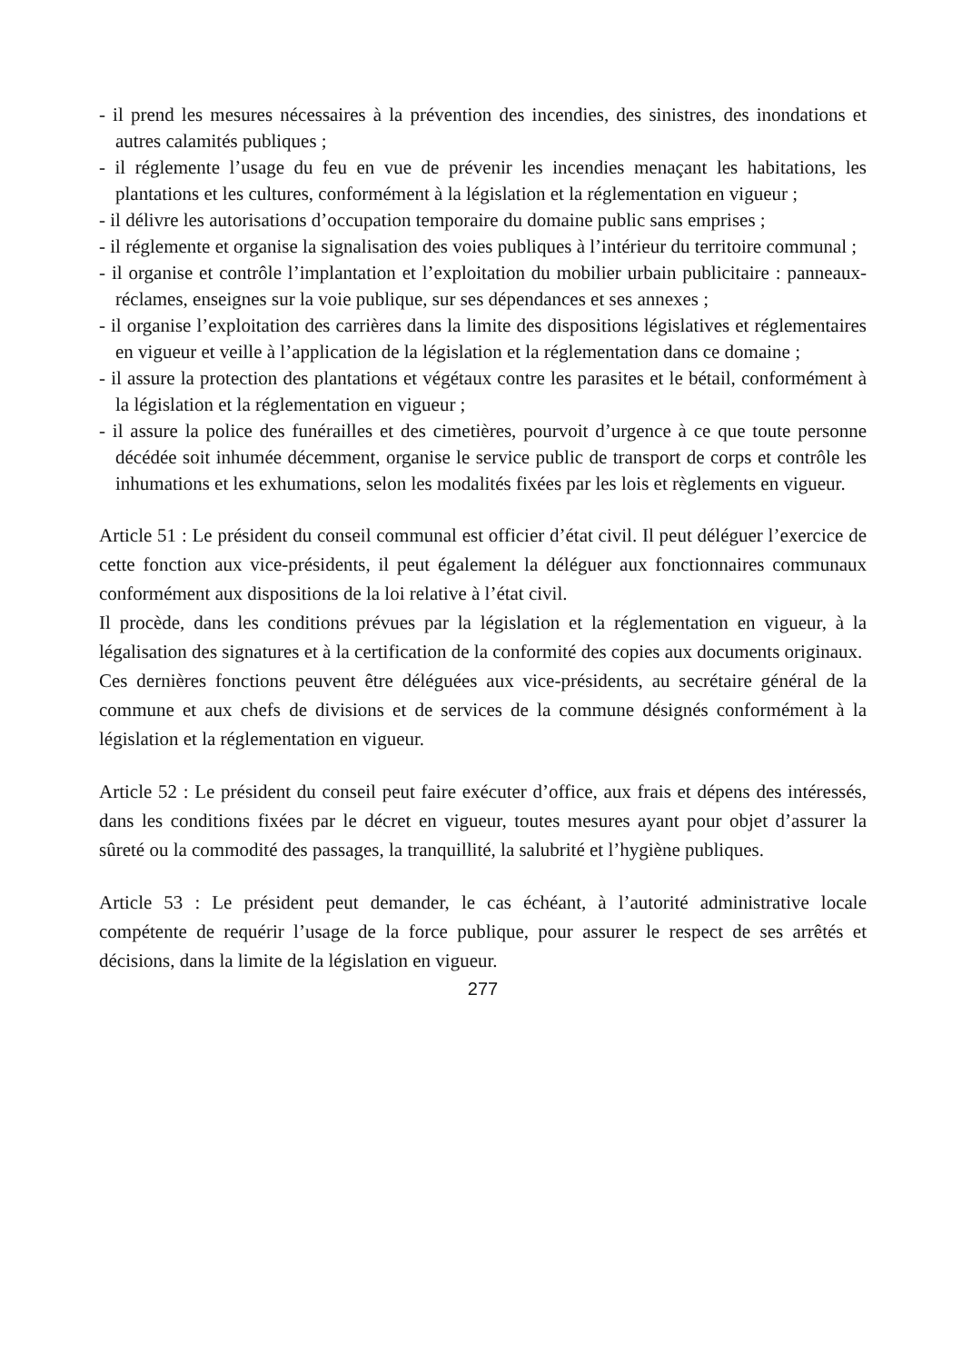- il prend les mesures nécessaires à la prévention des incendies, des sinistres, des inondations et autres calamités publiques ;
- il réglemente l’usage du feu en vue de prévenir les incendies menaçant les habitations, les plantations et les cultures, conformément à la législation et la réglementation en vigueur ;
- il délivre les autorisations d’occupation temporaire du domaine public sans emprises ;
- il réglemente et organise la signalisation des voies publiques à l’intérieur du territoire communal ;
- il organise et contrôle l’implantation et l’exploitation du mobilier urbain publicitaire : panneaux-réclames, enseignes sur la voie publique, sur ses dépendances et ses annexes ;
- il organise l’exploitation des carrières dans la limite des dispositions législatives et réglementaires en vigueur et veille à l’application de la législation et la réglementation dans ce domaine ;
- il assure la protection des plantations et végétaux contre les parasites et le bétail, conformément à la législation et la réglementation en vigueur ;
- il assure la police des funérailles et des cimetières, pourvoit d’urgence à ce que toute personne décédée soit inhumée décemment, organise le service public de transport de corps et contrôle les inhumations et les exhumations, selon les modalités fixées par les lois et règlements en vigueur.
Article 51 : Le président du conseil communal est officier d’état civil. Il peut déléguer l’exercice de cette fonction aux vice-présidents, il peut également la déléguer aux fonctionnaires communaux conformément aux dispositions de la loi relative à l’état civil.
Il procède, dans les conditions prévues par la législation et la réglementation en vigueur, à la légalisation des signatures et à la certification de la conformité des copies aux documents originaux.
Ces dernières fonctions peuvent être déléguées aux vice-présidents, au secrétaire général de la commune et aux chefs de divisions et de services de la commune désignés conformément à la législation et la réglementation en vigueur.
Article 52 : Le président du conseil peut faire exécuter d’office, aux frais et dépens des intéressés, dans les conditions fixées par le décret en vigueur, toutes mesures ayant pour objet d’assurer la sûreté ou la commodité des passages, la tranquillité, la salubrité et l’hygiène publiques.
Article 53 : Le président peut demander, le cas échéant, à l’autorité administrative locale compétente de requérir l’usage de la force publique, pour assurer le respect de ses arrêtés et décisions, dans la limite de la législation en vigueur.
277